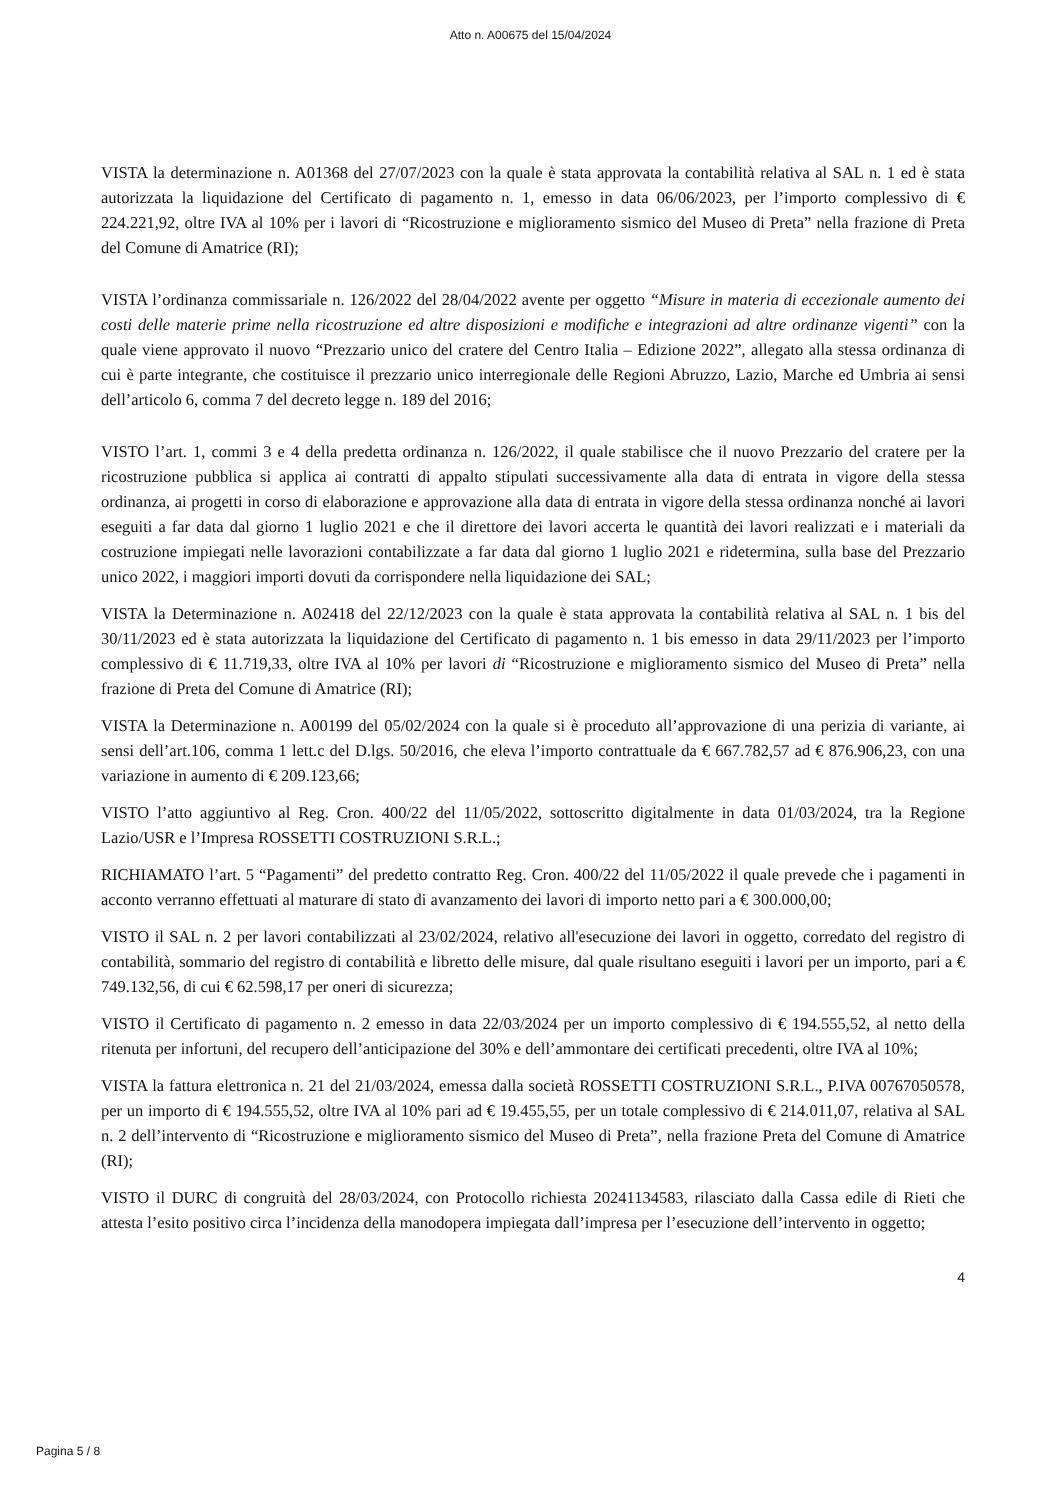Atto n. A00675 del 15/04/2024
VISTA la determinazione n. A01368 del 27/07/2023 con la quale è stata approvata la contabilità relativa al SAL n. 1 ed è stata autorizzata la liquidazione del Certificato di pagamento n. 1, emesso in data 06/06/2023, per l’importo complessivo di € 224.221,92, oltre IVA al 10% per i lavori di “Ricostruzione e miglioramento sismico del Museo di Preta” nella frazione di Preta del Comune di Amatrice (RI);
VISTA l’ordinanza commissariale n. 126/2022 del 28/04/2022 avente per oggetto “Misure in materia di eccezionale aumento dei costi delle materie prime nella ricostruzione ed altre disposizioni e modifiche e integrazioni ad altre ordinanze vigenti” con la quale viene approvato il nuovo “Prezzario unico del cratere del Centro Italia – Edizione 2022”, allegato alla stessa ordinanza di cui è parte integrante, che costituisce il prezzario unico interregionale delle Regioni Abruzzo, Lazio, Marche ed Umbria ai sensi dell’articolo 6, comma 7 del decreto legge n. 189 del 2016;
VISTO l’art. 1, commi 3 e 4 della predetta ordinanza n. 126/2022, il quale stabilisce che il nuovo Prezzario del cratere per la ricostruzione pubblica si applica ai contratti di appalto stipulati successivamente alla data di entrata in vigore della stessa ordinanza, ai progetti in corso di elaborazione e approvazione alla data di entrata in vigore della stessa ordinanza nonché ai lavori eseguiti a far data dal giorno 1 luglio 2021 e che il direttore dei lavori accerta le quantità dei lavori realizzati e i materiali da costruzione impiegati nelle lavorazioni contabilizzate a far data dal giorno 1 luglio 2021 e ridetermina, sulla base del Prezzario unico 2022, i maggiori importi dovuti da corrispondere nella liquidazione dei SAL;
VISTA la Determinazione n. A02418 del 22/12/2023 con la quale è stata approvata la contabilità relativa al SAL n. 1 bis del 30/11/2023 ed è stata autorizzata la liquidazione del Certificato di pagamento n. 1 bis emesso in data 29/11/2023 per l’importo complessivo di € 11.719,33, oltre IVA al 10% per lavori di “Ricostruzione e miglioramento sismico del Museo di Preta” nella frazione di Preta del Comune di Amatrice (RI);
VISTA la Determinazione n. A00199 del 05/02/2024 con la quale si è proceduto all’approvazione di una perizia di variante, ai sensi dell’art.106, comma 1 lett.c del D.lgs. 50/2016, che eleva l’importo contrattuale da € 667.782,57 ad € 876.906,23, con una variazione in aumento di € 209.123,66;
VISTO l’atto aggiuntivo al Reg. Cron. 400/22 del 11/05/2022, sottoscritto digitalmente in data 01/03/2024, tra la Regione Lazio/USR e l’Impresa ROSSETTI COSTRUZIONI S.R.L.;
RICHIAMATO l’art. 5 “Pagamenti” del predetto contratto Reg. Cron. 400/22 del 11/05/2022 il quale prevede che i pagamenti in acconto verranno effettuati al maturare di stato di avanzamento dei lavori di importo netto pari a € 300.000,00;
VISTO il SAL n. 2 per lavori contabilizzati al 23/02/2024, relativo all'esecuzione dei lavori in oggetto, corredato del registro di contabilità, sommario del registro di contabilità e libretto delle misure, dal quale risultano eseguiti i lavori per un importo, pari a € 749.132,56, di cui € 62.598,17 per oneri di sicurezza;
VISTO il Certificato di pagamento n. 2 emesso in data 22/03/2024 per un importo complessivo di € 194.555,52, al netto della ritenuta per infortuni, del recupero dell’anticipazione del 30% e dell’ammontare dei certificati precedenti, oltre IVA al 10%;
VISTA la fattura elettronica n. 21 del 21/03/2024, emessa dalla società ROSSETTI COSTRUZIONI S.R.L., P.IVA 00767050578, per un importo di € 194.555,52, oltre IVA al 10% pari ad € 19.455,55, per un totale complessivo di € 214.011,07, relativa al SAL n. 2 dell’intervento di “Ricostruzione e miglioramento sismico del Museo di Preta”, nella frazione Preta del Comune di Amatrice (RI);
VISTO il DURC di congruità del 28/03/2024, con Protocollo richiesta 20241134583, rilasciato dalla Cassa edile di Rieti che attesta l’esito positivo circa l’incidenza della manodopera impiegata dall’impresa per l’esecuzione dell’intervento in oggetto;
4
Pagina 5 / 8